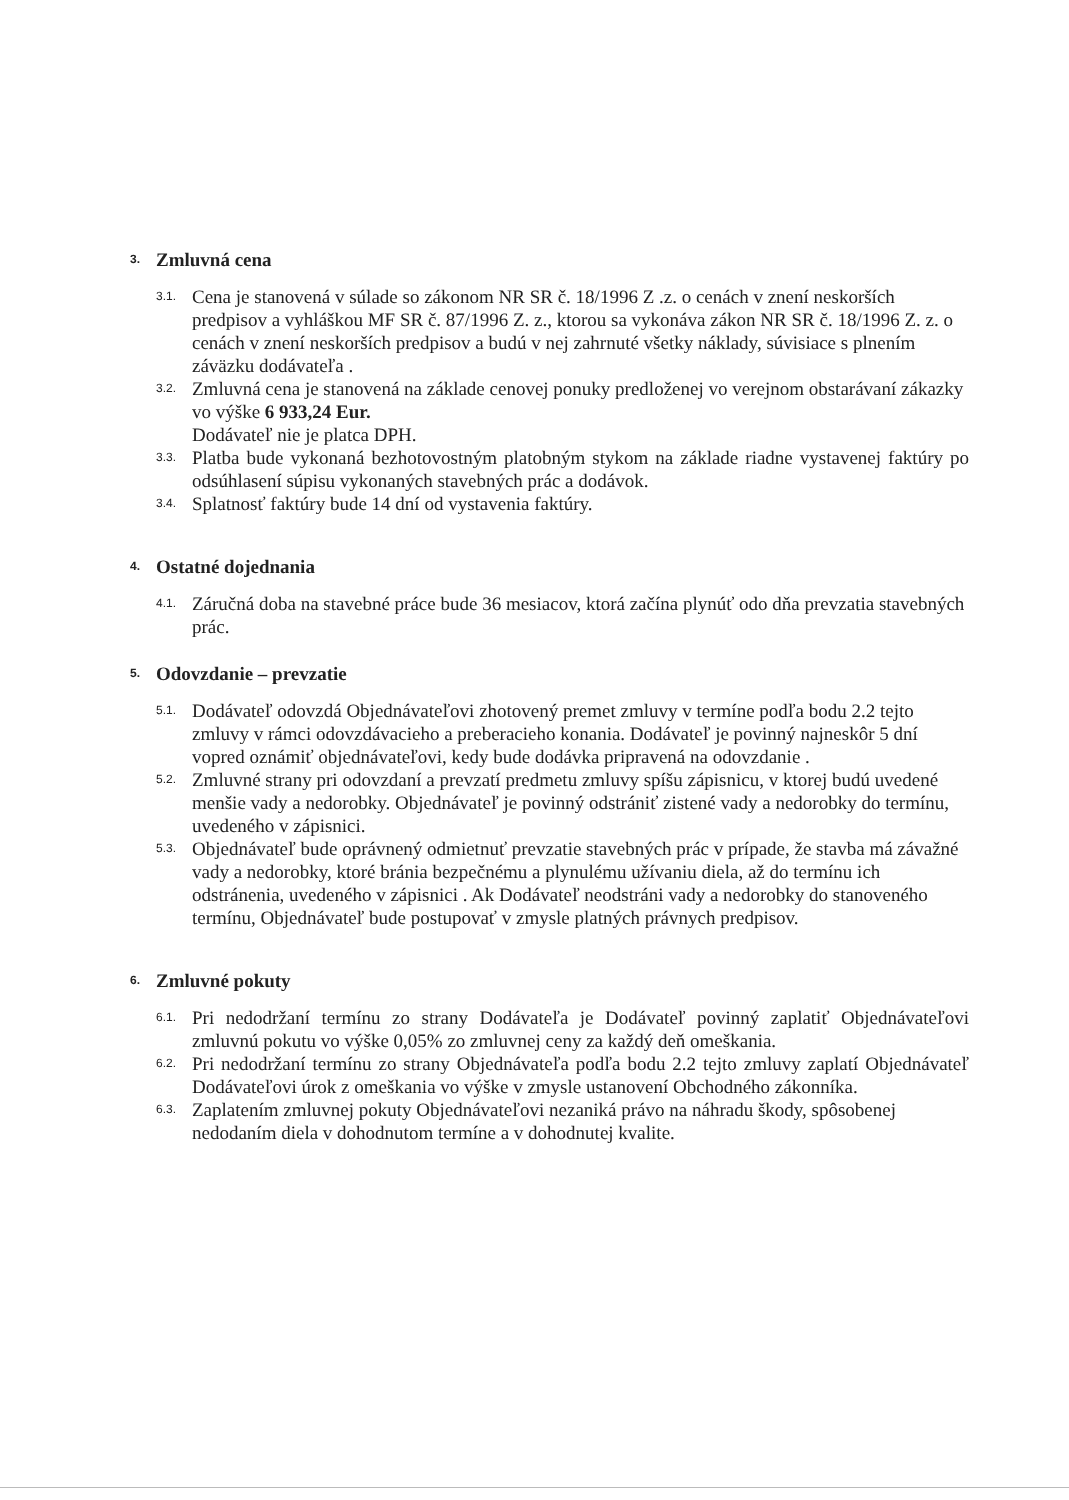3. Zmluvná cena
3.1.
Cena je stanovená v súlade so zákonom NR SR č. 18/1996 Z .z. o cenách v znení neskorších predpisov a vyhláškou MF SR č. 87/1996 Z. z., ktorou sa vykonáva zákon NR SR č. 18/1996 Z. z. o cenách v znení neskorších predpisov a budú v nej zahrnuté všetky náklady, súvisiace s plnením záväzku dodávateľa .
3.2.
Zmluvná cena je stanovená na základe cenovej ponuky predloženej vo verejnom obstarávaní zákazky vo výške 6 933,24 Eur.
Dodávateľ nie je platca DPH.
3.3.
Platba bude vykonaná bezhotovostným platobným stykom na základe riadne vystavenej faktúry po odsúhlasení súpisu vykonaných stavebných prác a dodávok.
3.4.
Splatnosť faktúry bude 14 dní od vystavenia faktúry.
4. Ostatné dojednania
4.1.
Záručná doba na stavebné práce bude 36 mesiacov, ktorá začína plynúť odo dňa prevzatia stavebných prác.
5. Odovzdanie – prevzatie
5.1.
Dodávateľ odovzdá Objednávateľovi zhotovený premet zmluvy v termíne podľa bodu 2.2 tejto zmluvy v rámci odovzdávacieho a preberacieho konania. Dodávateľ je povinný najneskôr 5 dní vopred oznámiť objednávateľovi, kedy bude dodávka pripravená na odovzdanie .
5.2.
Zmluvné strany pri odovzdaní a prevzatí predmetu zmluvy spíšu zápisnicu, v ktorej budú uvedené menšie vady a nedorobky. Objednávateľ je povinný odstrániť zistené vady a nedorobky do termínu, uvedeného v zápisnici.
5.3.
Objednávateľ bude oprávnený odmietnuť prevzatie stavebných prác v prípade, že stavba má závažné vady a nedorobky, ktoré bránia bezpečnému a plynulému užívaniu diela, až do termínu ich odstránenia, uvedeného v zápisnici . Ak Dodávateľ neodstráni vady a nedorobky do stanoveného termínu, Objednávateľ bude postupovať v zmysle platných právnych predpisov.
6. Zmluvné pokuty
6.1.
Pri nedodržaní termínu zo strany Dodávateľa je Dodávateľ povinný zaplatiť Objednávateľovi zmluvnú pokutu vo výške 0,05% zo zmluvnej ceny za každý deň omeškania.
6.2.
Pri nedodržaní termínu zo strany Objednávateľa podľa bodu 2.2 tejto zmluvy zaplatí Objednávateľ Dodávateľovi úrok z omeškania vo výške v zmysle ustanovení Obchodného zákonníka.
6.3.
Zaplatením zmluvnej pokuty Objednávateľovi nezaniká právo na náhradu škody, spôsobenej nedodaním diela v dohodnutom termíne a v dohodnutej kvalite.